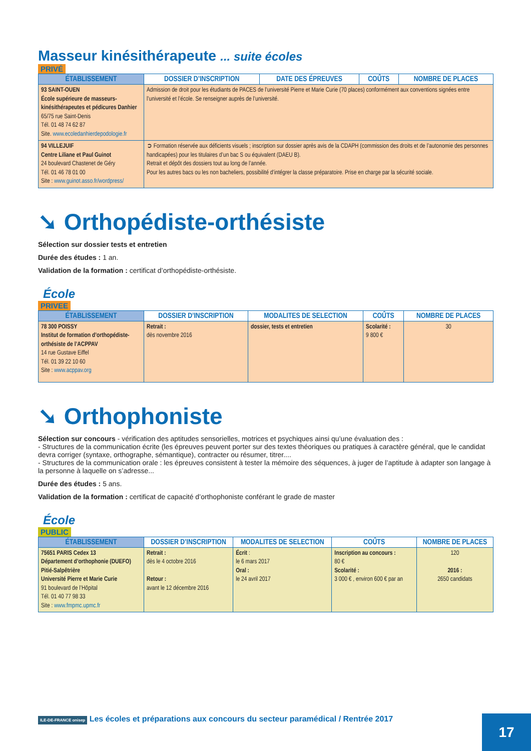Masseur kinésithérapeute ... suite écoles
PRIVÉ
| ÉTABLISSEMENT | DOSSIER D’INSCRIPTION | DATE DES ÉPREUVES | COÛTS | NOMBRE DE PLACES |
| --- | --- | --- | --- | --- |
| 93 SAINT-OUEN École supérieure de masseurs-kinésithérapeutes et pédicures Danhier 65/75 rue Saint-Denis Tél. 01 48 74 62 87 Site. www.ecoledanhierdepodologie.fr | Admission de droit pour les étudiants de PACES de l’université Pierre et Marie Curie (70 places) conformément aux conventions signées entre l’université et l’école. Se renseigner auprès de l’université. | | | |
| 94 VILLEJUIF Centre Liliane et Paul Guinot 24 boulevard Chastenet de Géry Tél. 01 46 78 01 00 Site : www.guinot.asso.fr/wordpress/ | ➲ Formation réservée aux déficients visuels ; inscription sur dossier après avis de la CDAPH (commission des droits et de l’autonomie des personnes handicapées) pour les titulaires d’un bac S ou équivalent (DAEU B). Retrait et dépôt des dossiers tout au long de l’année. Pour les autres bacs ou les non bacheliers, possibilité d’intégrer la classe préparatoire. Prise en charge par la sécurité sociale. | | | |
➘ Orthopédiste-orthésiste
Sélection sur dossier tests et entretien
Durée des études : 1 an.
Validation de la formation : certificat d’orthopédiste-orthésiste.
École
PRIVEE
| ÉTABLISSEMENT | DOSSIER D’INSCRIPTION | MODALITES DE SELECTION | COÛTS | NOMBRE DE PLACES |
| --- | --- | --- | --- | --- |
| 78 300 POISSY Institut de formation d’orthopédiste-orthésiste de l’ACPPAV 14 rue Gustave Eiffel Tél. 01 39 22 10 60 Site : www.acppav.org | Retrait : dès novembre 2016 | dossier, tests et entretien | Scolarité : 9 800 € | 30 |
➘ Orthophoniste
Sélection sur concours - vérification des aptitudes sensorielles, motrices et psychiques ainsi qu’une évaluation des :
- Structures de la communication écrite (les épreuves peuvent porter sur des textes théoriques ou pratiques à caractère général, que le candidat devra corriger (syntaxe, orthographe, sémantique), contracter ou résumer, titrer....
- Structures de la communication orale : les épreuves consistent à tester la mémoire des séquences, à juger de l’aptitude à adapter son langage à la personne à laquelle on s’adresse...
Durée des études : 5 ans.
Validation de la formation : certificat de capacité d’orthophoniste conférant le grade de master
École
PUBLIC
| ÉTABLISSEMENT | DOSSIER D’INSCRIPTION | MODALITES DE SELECTION | COÛTS | NOMBRE DE PLACES |
| --- | --- | --- | --- | --- |
| 75651 PARIS Cedex 13 Département d’orthophonie (DUEFO) Pitié-Salpêtrière Université Pierre et Marie Curie 91 boulevard de l’Hôpital Tél. 01 40 77 98 33 Site : www.fmpmc.upmc.fr | Retrait : dès le 4 octobre 2016 Retour : avant le 12 décembre 2016 | Écrit : le 6 mars 2017 Oral : le 24 avril 2017 | Inscription au concours : 80 € Scolarité : 3 000 € , environ 600 € par an | 120 2016 : 2650 candidats |
ILE-DE-FRANCE onisep Les écoles et préparations aux concours du secteur paramédical / Rentrée 2017
17